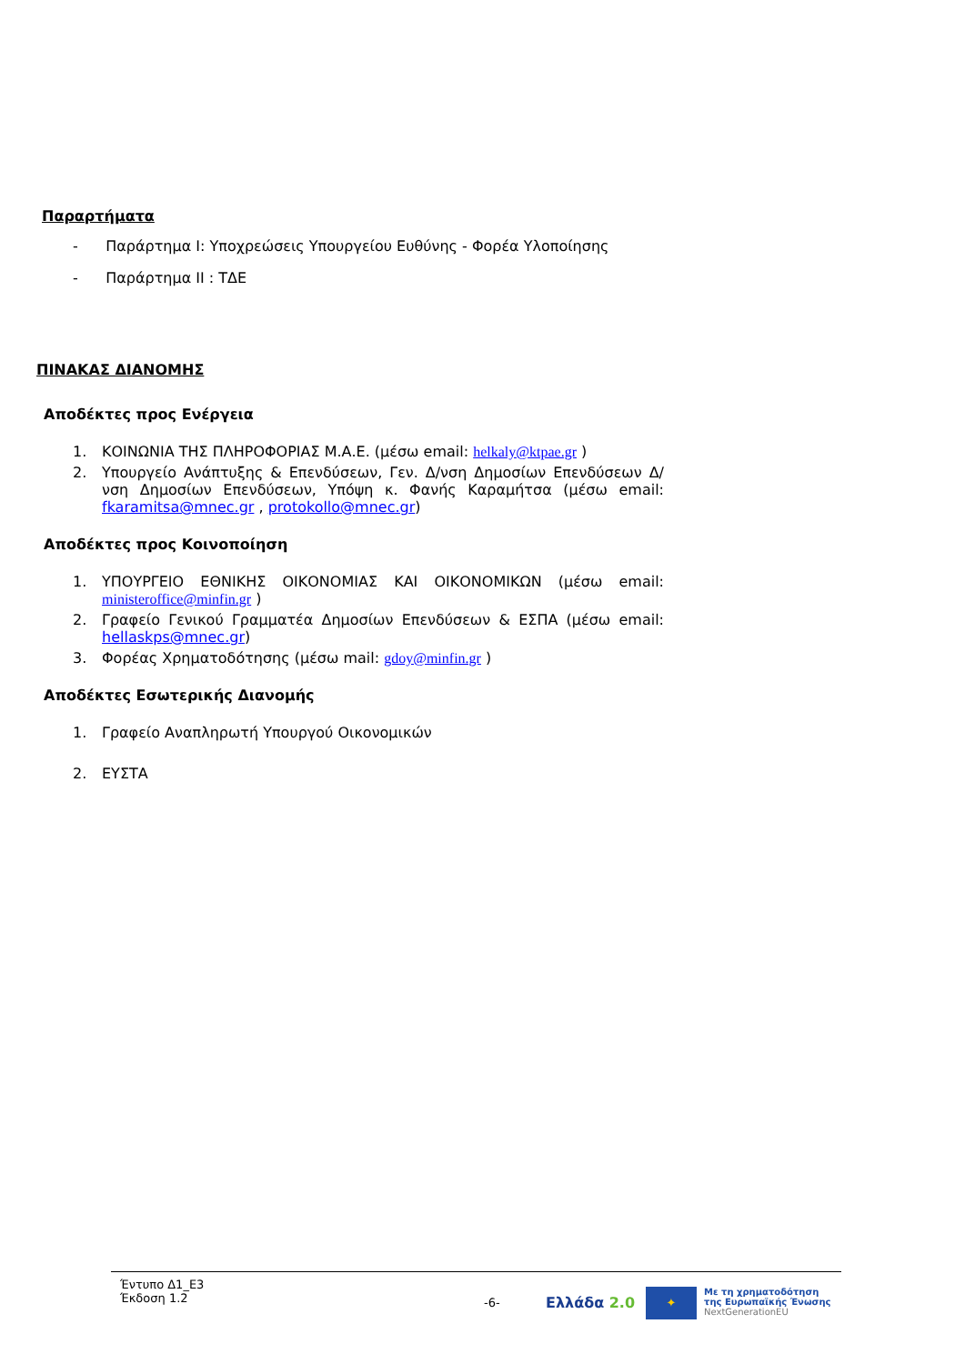Παραρτήματα
- Παράρτημα Ι: Υποχρεώσεις Υπουργείου Ευθύνης - Φορέα Υλοποίησης
- Παράρτημα ΙΙ : ΤΔΕ
ΠΙΝΑΚΑΣ ΔΙΑΝΟΜΗΣ
Αποδέκτες προς Ενέργεια
1. ΚΟΙΝΩΝΙΑ ΤΗΣ ΠΛΗΡΟΦΟΡΙΑΣ Μ.Α.Ε. (μέσω email: helkaly@ktpae.gr )
2. Υπουργείο Ανάπτυξης & Επενδύσεων, Γεν. Δ/νση Δημοσίων Επενδύσεων Δ/νση Δημοσίων Επενδύσεων, Υπόψη κ. Φανής Καραμήτσα (μέσω email: fkaramitsa@mnec.gr , protokollo@mnec.gr)
Αποδέκτες προς Κοινοποίηση
1. ΥΠΟΥΡΓΕΙΟ ΕΘΝΙΚΗΣ ΟΙΚΟΝΟΜΙΑΣ ΚΑΙ ΟΙΚΟΝΟΜΙΚΩΝ (μέσω email: ministeroffice@minfin.gr )
2. Γραφείο Γενικού Γραμματέα Δημοσίων Επενδύσεων & ΕΣΠΑ (μέσω email: hellaskps@mnec.gr)
3. Φορέας Χρηματοδότησης (μέσω mail: gdoy@minfin.gr )
Αποδέκτες Εσωτερικής Διανομής
1. Γραφείο Αναπληρωτή Υπουργού Οικονομικών
2. ΕΥΣΤΑ
Έντυπο Δ1_Ε3
Έκδοση 1.2
-6-
Ελλάδα 2.0
✦
Με τη χρηματοδότηση
της Ευρωπαϊκής Ένωσης
NextGenerationEU